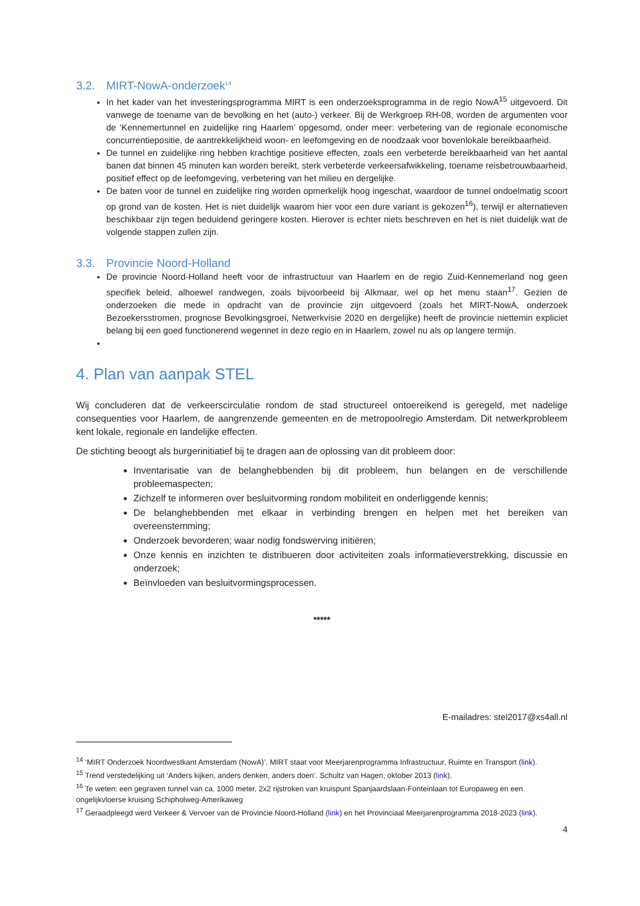3.2. MIRT-NowA-onderzoek<sup>14</sup>
In het kader van het investeringsprogramma MIRT is een onderzoeksprogramma in de regio NowA<sup>15</sup> uitgevoerd. Dit vanwege de toename van de bevolking en het (auto-) verkeer. Bij de Werkgroep RH-08, worden de argumenten voor de ‘Kennemertunnel en zuidelijke ring Haarlem’ opgesomd, onder meer: verbetering van de regionale economische concurrentiepositie, de aantrekkelijkheid woon- en leefomgeving en de noodzaak voor bovenlokale bereikbaarheid.
De tunnel en zuidelijke ring hebben krachtige positieve effecten, zoals een verbeterde bereikbaarheid van het aantal banen dat binnen 45 minuten kan worden bereikt, sterk verbeterde verkeersafwikkeling, toename reisbetrouwbaarheid, positief effect op de leefomgeving, verbetering van het milieu en dergelijke.
De baten voor de tunnel en zuidelijke ring worden opmerkelijk hoog ingeschat, waardoor de tunnel ondoelmatig scoort op grond van de kosten. Het is niet duidelijk waarom hier voor een dure variant is gekozen<sup>16</sup>), terwijl er alternatieven beschikbaar zijn tegen beduidend geringere kosten. Hierover is echter niets beschreven en het is niet duidelijk wat de volgende stappen zullen zijn.
3.3. Provincie Noord-Holland
De provincie Noord-Holland heeft voor de infrastructuur van Haarlem en de regio Zuid-Kennemerland nog geen specifiek beleid, alhoewel randwegen, zoals bijvoorbeeld bij Alkmaar, wel op het menu staan<sup>17</sup>. Gezien de onderzoeken die mede in opdracht van de provincie zijn uitgevoerd (zoals het MIRT-NowA, onderzoek Bezoekersstromen, prognose Bevolkingsgroei, Netwerkvisie 2020 en dergelijke) heeft de provincie niettemin expliciet belang bij een goed functionerend wegennet in deze regio en in Haarlem, zowel nu als op langere termijn.
4. Plan van aanpak STEL
Wij concluderen dat de verkeerscirculatie rondom de stad structureel ontoereikend is geregeld, met nadelige consequenties voor Haarlem, de aangrenzende gemeenten en de metropoolregio Amsterdam. Dit netwerkprobleem kent lokale, regionale en landelijke effecten.
De stichting beoogt als burgerinitiatief bij te dragen aan de oplossing van dit probleem door:
Inventarisatie van de belanghebbenden bij dit probleem, hun belangen en de verschillende probleemaspecten;
Zichzelf te informeren over besluitvorming rondom mobiliteit en onderliggende kennis;
De belanghebbenden met elkaar in verbinding brengen en helpen met het bereiken van overeenstemming;
Onderzoek bevorderen; waar nodig fondswerving initiëren;
Onze kennis en inzichten te distribueren door activiteiten zoals informatieverstrekking, discussie en onderzoek;
Beïnvloeden van besluitvormingsprocessen.
*****
E-mailadres: stel2017@xs4all.nl
<sup>14</sup> ‘MIRT Onderzoek Noordwestkant Amsterdam (NowA)’. MIRT staat voor Meerjarenprogramma Infrastructuur, Ruimte en Transport (link).
<sup>15</sup> Trend verstedelijking uit ‘Anders kijken, anders denken, anders doen’. Schultz van Hagen, oktober 2013 (link).
<sup>16</sup> Te weten: een gegraven tunnel van ca. 1000 meter, 2x2 rijstroken van kruispunt Spanjaardslaan-Fonteinlaan tot Europaweg en een ongelijkvloerse kruising Schipholweg-Amerikaweg
<sup>17</sup> Geraadpleegd werd Verkeer & Vervoer van de Provincie Noord-Holland (link) en het Provinciaal Meerjarenprogramma 2018-2023 (link).
4